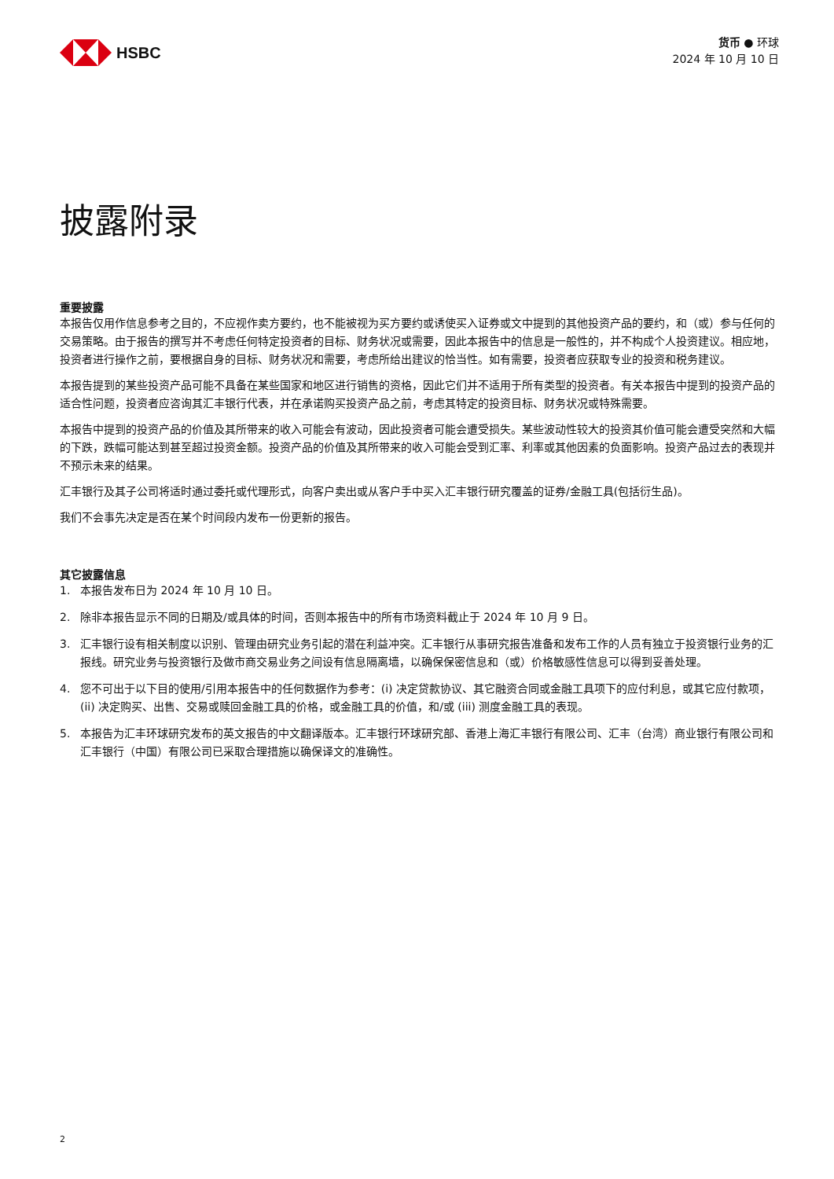HSBC
货币 ● 环球
2024 年 10 月 10 日
披露附录
重要披露
本报告仅用作信息参考之目的，不应视作卖方要约，也不能被视为买方要约或诱使买入证券或文中提到的其他投资产品的要约，和（或）参与任何的交易策略。由于报告的撰写并不考虑任何特定投资者的目标、财务状况或需要，因此本报告中的信息是一般性的，并不构成个人投资建议。相应地，投资者进行操作之前，要根据自身的目标、财务状况和需要，考虑所给出建议的恰当性。如有需要，投资者应获取专业的投资和税务建议。
本报告提到的某些投资产品可能不具备在某些国家和地区进行销售的资格，因此它们并不适用于所有类型的投资者。有关本报告中提到的投资产品的适合性问题，投资者应咨询其汇丰银行代表，并在承诺购买投资产品之前，考虑其特定的投资目标、财务状况或特殊需要。
本报告中提到的投资产品的价值及其所带来的收入可能会有波动，因此投资者可能会遭受损失。某些波动性较大的投资其价值可能会遭受突然和大幅的下跌，跌幅可能达到甚至超过投资金额。投资产品的价值及其所带来的收入可能会受到汇率、利率或其他因素的负面影响。投资产品过去的表现并不预示未来的结果。
汇丰银行及其子公司将适时通过委托或代理形式，向客户卖出或从客户手中买入汇丰银行研究覆盖的证券/金融工具(包括衍生品)。
我们不会事先决定是否在某个时间段内发布一份更新的报告。
其它披露信息
1. 本报告发布日为 2024 年 10 月 10 日。
2. 除非本报告显示不同的日期及/或具体的时间，否则本报告中的所有市场资料截止于 2024 年 10 月 9 日。
3. 汇丰银行设有相关制度以识别、管理由研究业务引起的潜在利益冲突。汇丰银行从事研究报告准备和发布工作的人员有独立于投资银行业务的汇报线。研究业务与投资银行及做市商交易业务之间设有信息隔离墙，以确保保密信息和（或）价格敏感性信息可以得到妥善处理。
4. 您不可出于以下目的使用/引用本报告中的任何数据作为参考：(i) 决定贷款协议、其它融资合同或金融工具项下的应付利息，或其它应付款项，(ii) 决定购买、出售、交易或赎回金融工具的价格，或金融工具的价值，和/或 (iii) 测度金融工具的表现。
5. 本报告为汇丰环球研究发布的英文报告的中文翻译版本。汇丰银行环球研究部、香港上海汇丰银行有限公司、汇丰（台湾）商业银行有限公司和汇丰银行（中国）有限公司已采取合理措施以确保译文的准确性。
2